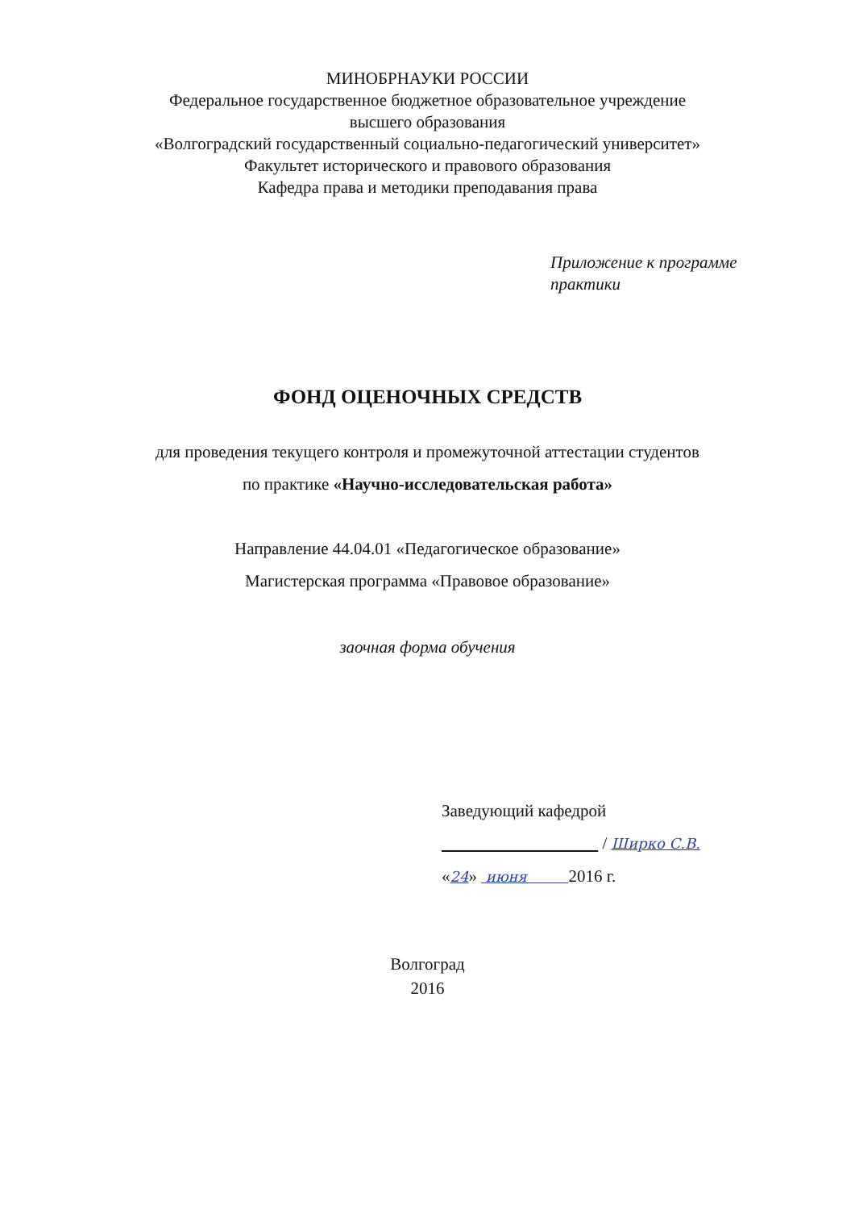МИНОБРНАУКИ РОССИИ
Федеральное государственное бюджетное образовательное учреждение
высшего образования
«Волгоградский государственный социально-педагогический университет»
Факультет исторического и правового образования
Кафедра права и методики преподавания права
Приложение к программе
практики
ФОНД ОЦЕНОЧНЫХ СРЕДСТВ
для проведения текущего контроля и промежуточной аттестации студентов
по практике «Научно-исследовательская работа»
Направление 44.04.01 «Педагогическое образование»
Магистерская программа «Правовое образование»
заочная форма обучения
Заведующий кафедрой
/ Ширко С.В.
«24» июня 2016 г.
Волгоград
2016